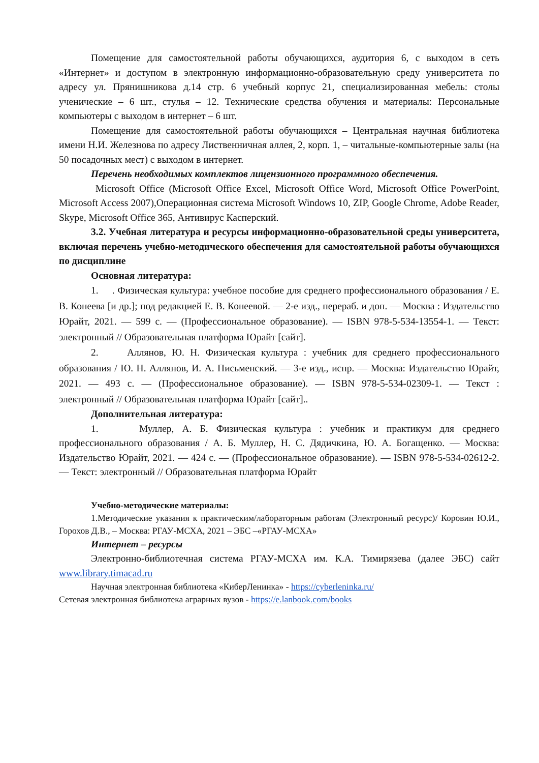Помещение для самостоятельной работы обучающихся, аудитория 6, с выходом в сеть «Интернет» и доступом в электронную информационно-образовательную среду университета по адресу ул. Прянишникова д.14 стр. 6 учебный корпус 21, специализированная мебель: столы ученические – 6 шт., стулья – 12. Технические средства обучения и материалы: Персональные компьютеры с выходом в интернет – 6 шт.
Помещение для самостоятельной работы обучающихся – Центральная научная библиотека имени Н.И. Железнова по адресу Лиственничная аллея, 2, корп. 1, – читальные-компьютерные залы (на 50 посадочных мест) с выходом в интернет.
Перечень необходимых комплектов лицензионного программного обеспечения.
Microsoft Office (Microsoft Office Excel, Microsoft Office Word, Microsoft Office PowerPoint, Microsoft Access 2007),Операционная система Microsoft Windows 10, ZIP, Google Chrome, Adobe Reader, Skype, Microsoft Office 365, Антивирус Касперский.
3.2. Учебная литература и ресурсы информационно-образовательной среды университета, включая перечень учебно-методического обеспечения для самостоятельной работы обучающихся по дисциплине
Основная литература:
1. . Физическая культура: учебное пособие для среднего профессионального образования / Е. В. Конеева [и др.]; под редакцией Е. В. Конеевой. — 2-е изд., перераб. и доп. — Москва : Издательство Юрайт, 2021. — 599 с. — (Профессиональное образование). — ISBN 978-5-534-13554-1. — Текст: электронный // Образовательная платформа Юрайт [сайт].
2. Аллянов, Ю. Н. Физическая культура : учебник для среднего профессионального образования / Ю. Н. Аллянов, И. А. Письменский. — 3-е изд., испр. — Москва: Издательство Юрайт, 2021. — 493 с. — (Профессиональное образование). — ISBN 978-5-534-02309-1. — Текст : электронный // Образовательная платформа Юрайт [сайт]..
Дополнительная литература:
1. Муллер, А. Б. Физическая культура : учебник и практикум для среднего профессионального образования / А. Б. Муллер, Н. С. Дядичкина, Ю. А. Богащенко. — Москва: Издательство Юрайт, 2021. — 424 с. — (Профессиональное образование). — ISBN 978-5-534-02612-2. — Текст: электронный // Образовательная платформа Юрайт
Учебно-методические материалы:
1.Методические указания к практическим/лабораторным работам (Электронный ресурс)/ Коровин Ю.И., Горохов Д.В., – Москва: РГАУ-МСХА, 2021 – ЭБС –«РГАУ-МСХА»
Интернет – ресурсы
Электронно-библиотечная система РГАУ-МСХА им. К.А. Тимирязева (далее ЭБС) сайт www.library.timacad.ru
Научная электронная библиотека «КиберЛенинка» - https://cyberleninka.ru/
Сетевая электронная библиотека аграрных вузов - https://e.lanbook.com/books